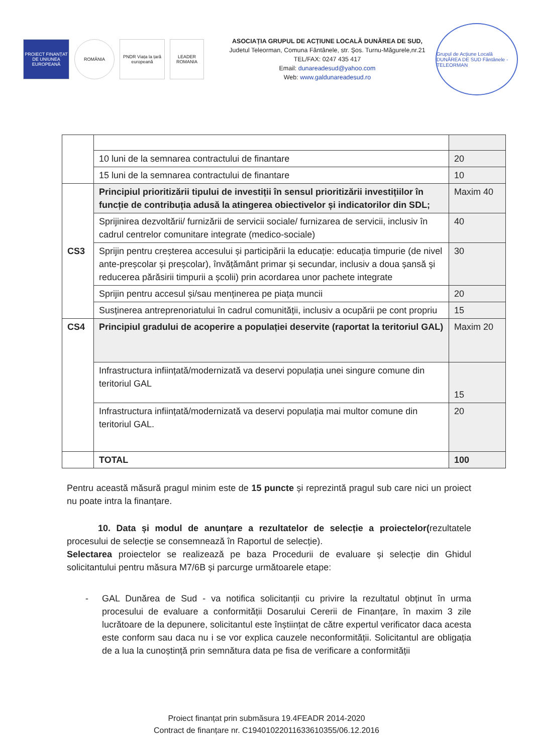PROIECT FINANȚAT DE UNIUNEA EUROPEANĂ
ROMÂNIA PNDR Viața la țară europeană
LEADER ROMANIA
ASOCIAȚIA GRUPUL DE ACȚIUNE LOCALĂ DUNĂREA DE SUD,
Judetul Teleorman, Comuna Fântânele, str. Șos. Turnu-Măgurele,nr.21
TEL/FAX: 0247 435 417
Email: dunareadesud@yahoo.com
Web: www.galdunareadesud.ro
Grupul de Acțiune Locală DUNĂREA DE SUD Fântânele - TELEORMAN
| | 10 luni de la semnarea contractului de finantare | 20 |
| | 15 luni de la semnarea contractului de finantare | 10 |
| CS3 | Principiul prioritizării tipului de investiții în sensul prioritizării investițiilor în funcție de contribuția adusă la atingerea obiectivelor și indicatorilor din SDL; | Maxim 40 |
| | Sprijinirea dezvoltării/ furnizării de servicii sociale/ furnizarea de servicii, inclusiv în cadrul centrelor comunitare integrate (medico-sociale) | 40 |
| | Sprijin pentru creșterea accesului și participării la educație: educația timpurie (de nivel ante-preșcolar și preșcolar), învățământ primar și secundar, inclusiv a doua șansă şi reducerea părăsirii timpurii a școlii) prin acordarea unor pachete integrate | 30 |
| | Sprijin pentru accesul și/sau menținerea pe piața muncii | 20 |
| | Susținerea antreprenoriatului în cadrul comunității, inclusiv a ocupării pe cont propriu | 15 |
| CS4 | Principiul gradului de acoperire a populației deservite (raportat la teritoriul GAL) | Maxim 20 |
| | Infrastructura inființată/modernizată va deservi populația unei singure comune din teritoriul GAL | 15 |
| | Infrastructura inființată/modernizată va deservi populația mai multor comune din teritoriul GAL. | 20 |
| | TOTAL | 100 |
Pentru această măsură pragul minim este de 15 puncte și reprezintă pragul sub care nici un proiect nu poate intra la finanțare.
10. Data și modul de anunțare a rezultatelor de selecție a proiectelor(rezultatele procesului de selecție se consemnează în Raportul de selecție).
Selectarea proiectelor se realizează pe baza Procedurii de evaluare și selecție din Ghidul solicitantului pentru măsura M7/6B și parcurge următoarele etape:
- GAL Dunărea de Sud - va notifica solicitanții cu privire la rezultatul obținut în urma procesului de evaluare a conformității Dosarului Cererii de Finanțare, în maxim 3 zile lucrătoare de la depunere, solicitantul este înștiințat de către expertul verificator daca acesta este conform sau daca nu i se vor explica cauzele neconformității. Solicitantul are obligația de a lua la cunoștință prin semnătura data pe fisa de verificare a conformității
Proiect finanțat prin submăsura 19.4FEADR 2014-2020
Contract de finanțare nr. C19401022011633610355/06.12.2016